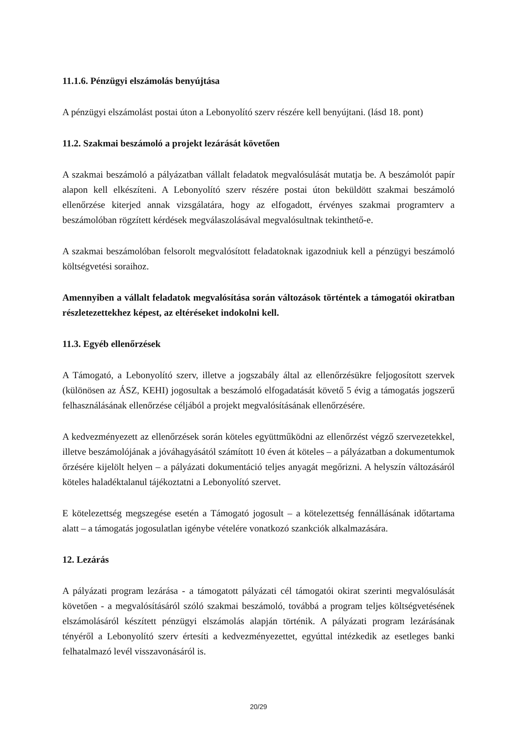11.1.6. Pénzügyi elszámolás benyújtása
A pénzügyi elszámolást postai úton a Lebonyolító szerv részére kell benyújtani. (lásd 18. pont)
11.2. Szakmai beszámoló a projekt lezárását követően
A szakmai beszámoló a pályázatban vállalt feladatok megvalósulását mutatja be. A beszámolót papír alapon kell elkészíteni. A Lebonyolító szerv részére postai úton beküldött szakmai beszámoló ellenőrzése kiterjed annak vizsgálatára, hogy az elfogadott, érvényes szakmai programterv a beszámolóban rögzített kérdések megválaszolásával megvalósultnak tekinthető-e.
A szakmai beszámolóban felsorolt megvalósított feladatoknak igazodniuk kell a pénzügyi beszámoló költségvetési soraihoz.
Amennyiben a vállalt feladatok megvalósítása során változások történtek a támogatói okiratban részletezettekhez képest, az eltéréseket indokolni kell.
11.3. Egyéb ellenőrzések
A Támogató, a Lebonyolító szerv, illetve a jogszabály által az ellenőrzésükre feljogosított szervek (különösen az ÁSZ, KEHI) jogosultak a beszámoló elfogadatását követő 5 évig a támogatás jogszerű felhasználásának ellenőrzése céljából a projekt megvalósításának ellenőrzésére.
A kedvezményezett az ellenőrzések során köteles együttműködni az ellenőrzést végző szervezetekkel, illetve beszámolójának a jóváhagyásától számított 10 éven át köteles – a pályázatban a dokumentumok őrzésére kijelölt helyen – a pályázati dokumentáció teljes anyagát megőrizni. A helyszín változásáról köteles haladéktalanul tájékoztatni a Lebonyolító szervet.
E kötelezettség megszegése esetén a Támogató jogosult – a kötelezettség fennállásának időtartama alatt – a támogatás jogosulatlan igénybe vételére vonatkozó szankciók alkalmazására.
12. Lezárás
A pályázati program lezárása - a támogatott pályázati cél támogatói okirat szerinti megvalósulását követően - a megvalósításáról szóló szakmai beszámoló, továbbá a program teljes költségvetésének elszámolásáról készített pénzügyi elszámolás alapján történik. A pályázati program lezárásának tényéről a Lebonyolító szerv értesíti a kedvezményezettet, egyúttal intézkedik az esetleges banki felhatalmazó levél visszavonásáról is.
20/29